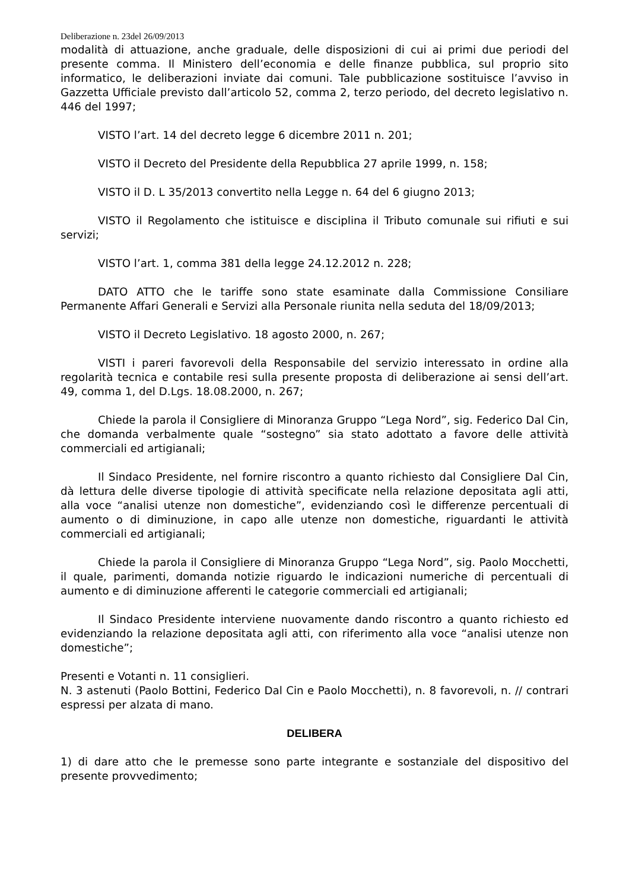Deliberazione n. 23del 26/09/2013
modalità di attuazione, anche graduale, delle disposizioni di cui ai primi due periodi del presente comma. Il Ministero dell’economia e delle finanze pubblica, sul proprio sito informatico, le deliberazioni inviate dai comuni. Tale pubblicazione sostituisce l’avviso in Gazzetta Ufficiale previsto dall’articolo 52, comma 2, terzo periodo, del decreto legislativo n. 446 del 1997;
VISTO l’art. 14 del decreto legge 6 dicembre 2011 n. 201;
VISTO il Decreto del Presidente della Repubblica 27 aprile 1999, n. 158;
VISTO il D. L 35/2013 convertito nella Legge n. 64 del 6 giugno 2013;
VISTO il Regolamento che istituisce e disciplina il Tributo comunale sui rifiuti e sui servizi;
VISTO l’art. 1, comma 381 della legge 24.12.2012 n. 228;
DATO ATTO che le tariffe sono state esaminate dalla Commissione Consiliare Permanente Affari Generali e Servizi alla Personale riunita nella seduta del 18/09/2013;
VISTO il Decreto Legislativo. 18 agosto 2000, n. 267;
VISTI i pareri favorevoli della Responsabile del servizio interessato in ordine alla regolarità tecnica e contabile resi sulla presente proposta di deliberazione ai sensi dell’art. 49, comma 1, del D.Lgs. 18.08.2000, n. 267;
Chiede la parola il Consigliere di Minoranza Gruppo “Lega Nord”, sig. Federico Dal Cin, che domanda verbalmente quale “sostegno” sia stato adottato a favore delle attività commerciali ed artigianali;
Il Sindaco Presidente, nel fornire riscontro a quanto richiesto dal Consigliere Dal Cin, dà lettura delle diverse tipologie di attività specificate nella relazione depositata agli atti, alla voce “analisi utenze non domestiche”, evidenziando così le differenze percentuali di aumento o di diminuzione, in capo alle utenze non domestiche, riguardanti le attività commerciali ed artigianali;
Chiede la parola il Consigliere di Minoranza Gruppo “Lega Nord”, sig. Paolo Mocchetti, il quale, parimenti, domanda notizie riguardo le indicazioni numeriche di percentuali di aumento e di diminuzione afferenti le categorie commerciali ed artigianali;
Il Sindaco Presidente interviene nuovamente dando riscontro a quanto richiesto ed evidenziando la relazione depositata agli atti, con riferimento alla voce “analisi utenze non domestiche”;
Presenti e Votanti n. 11 consiglieri.
N. 3 astenuti (Paolo Bottini, Federico Dal Cin e Paolo Mocchetti), n. 8 favorevoli, n. // contrari espressi per alzata di mano.
DELIBERA
1) di dare atto che le premesse sono parte integrante e sostanziale del dispositivo del presente provvedimento;